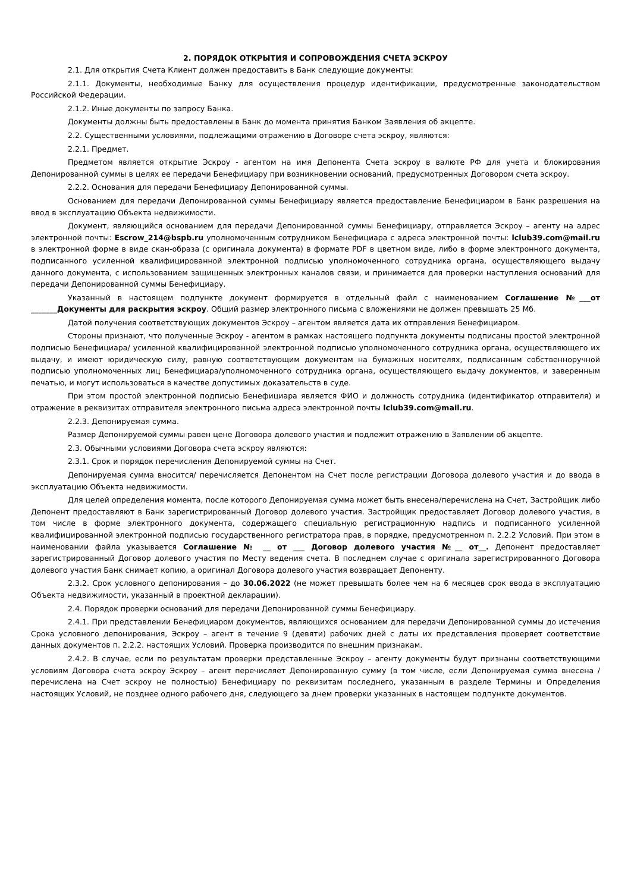2. ПОРЯДОК ОТКРЫТИЯ И СОПРОВОЖДЕНИЯ СЧЕТА ЭСКРОУ
2.1. Для открытия Счета Клиент должен предоставить в Банк следующие документы:
2.1.1. Документы, необходимые Банку для осуществления процедур идентификации, предусмотренные законодательством Российской Федерации.
2.1.2. Иные документы по запросу Банка.
Документы должны быть предоставлены в Банк до момента принятия Банком Заявления об акцепте.
2.2. Существенными условиями, подлежащими отражению в Договоре счета эскроу, являются:
2.2.1. Предмет.
Предметом является открытие Эскроу - агентом на имя Депонента Счета эскроу в валюте РФ для учета и блокирования Депонированной суммы в целях ее передачи Бенефициару при возникновении оснований, предусмотренных Договором счета эскроу.
2.2.2. Основания для передачи Бенефициару Депонированной суммы.
Основанием для передачи Депонированной суммы Бенефициару является предоставление Бенефициаром в Банк разрешения на ввод в эксплуатацию Объекта недвижимости.
Документ, являющийся основанием для передачи Депонированной суммы Бенефициару, отправляется Эскроу – агенту на адрес электронной почты: Escrow_214@bspb.ru уполномоченным сотрудником Бенефициара с адреса электронной почты: lclub39.com@mail.ru в электронной форме в виде скан-образа (с оригинала документа) в формате PDF в цветном виде, либо в форме электронного документа, подписанного усиленной квалифицированной электронной подписью уполномоченного сотрудника органа, осуществляющего выдачу данного документа, с использованием защищенных электронных каналов связи, и принимается для проверки наступления оснований для передачи Депонированной суммы Бенефициару.
Указанный в настоящем подпункте документ формируется в отдельный файл с наименованием Соглашение №___от _______Документы для раскрытия эскроу. Общий размер электронного письма с вложениями не должен превышать 25 Мб.
Датой получения соответствующих документов Эскроу – агентом является дата их отправления Бенефициаром.
Стороны признают, что полученные Эскроу - агентом в рамках настоящего подпункта документы подписаны простой электронной подписью Бенефициара/ усиленной квалифицированной электронной подписью уполномоченного сотрудника органа, осуществляющего их выдачу, и имеют юридическую силу, равную соответствующим документам на бумажных носителях, подписанным собственноручной подписью уполномоченных лиц Бенефициара/уполномоченного сотрудника органа, осуществляющего выдачу документов, и заверенным печатью, и могут использоваться в качестве допустимых доказательств в суде.
При этом простой электронной подписью Бенефициара является ФИО и должность сотрудника (идентификатор отправителя) и отражение в реквизитах отправителя электронного письма адреса электронной почты lclub39.com@mail.ru.
2.2.3. Депонируемая сумма.
Размер Депонируемой суммы равен цене Договора долевого участия и подлежит отражению в Заявлении об акцепте.
2.3. Обычными условиями Договора счета эскроу являются:
2.3.1. Срок и порядок перечисления Депонируемой суммы на Счет.
Депонируемая сумма вносится/ перечисляется Депонентом на Счет после регистрации Договора долевого участия и до ввода в эксплуатацию Объекта недвижимости.
Для целей определения момента, после которого Депонируемая сумма может быть внесена/перечислена на Счет, Застройщик либо Депонент предоставляют в Банк зарегистрированный Договор долевого участия. Застройщик предоставляет Договор долевого участия, в том числе в форме электронного документа, содержащего специальную регистрационную надпись и подписанного усиленной квалифицированной электронной подписью государственного регистратора прав, в порядке, предусмотренном п. 2.2.2 Условий. При этом в наименовании файла указывается Соглашение № __ от ___ Договор долевого участия №__ от__. Депонент предоставляет зарегистрированный Договор долевого участия по Месту ведения счета. В последнем случае с оригинала зарегистрированного Договора долевого участия Банк снимает копию, а оригинал Договора долевого участия возвращает Депоненту.
2.3.2. Срок условного депонирования – до 30.06.2022 (не может превышать более чем на 6 месяцев срок ввода в эксплуатацию Объекта недвижимости, указанный в проектной декларации).
2.4. Порядок проверки оснований для передачи Депонированной суммы Бенефициару.
2.4.1. При представлении Бенефициаром документов, являющихся основанием для передачи Депонированной суммы до истечения Срока условного депонирования, Эскроу – агент в течение 9 (девяти) рабочих дней с даты их представления проверяет соответствие данных документов п. 2.2.2. настоящих Условий. Проверка производится по внешним признакам.
2.4.2. В случае, если по результатам проверки представленные Эскроу – агенту документы будут признаны соответствующими условиям Договора счета эскроу Эскроу – агент перечисляет Депонированную сумму (в том числе, если Депонируемая сумма внесена / перечислена на Счет эскроу не полностью) Бенефициару по реквизитам последнего, указанным в разделе Термины и Определения настоящих Условий, не позднее одного рабочего дня, следующего за днем проверки указанных в настоящем подпункте документов.